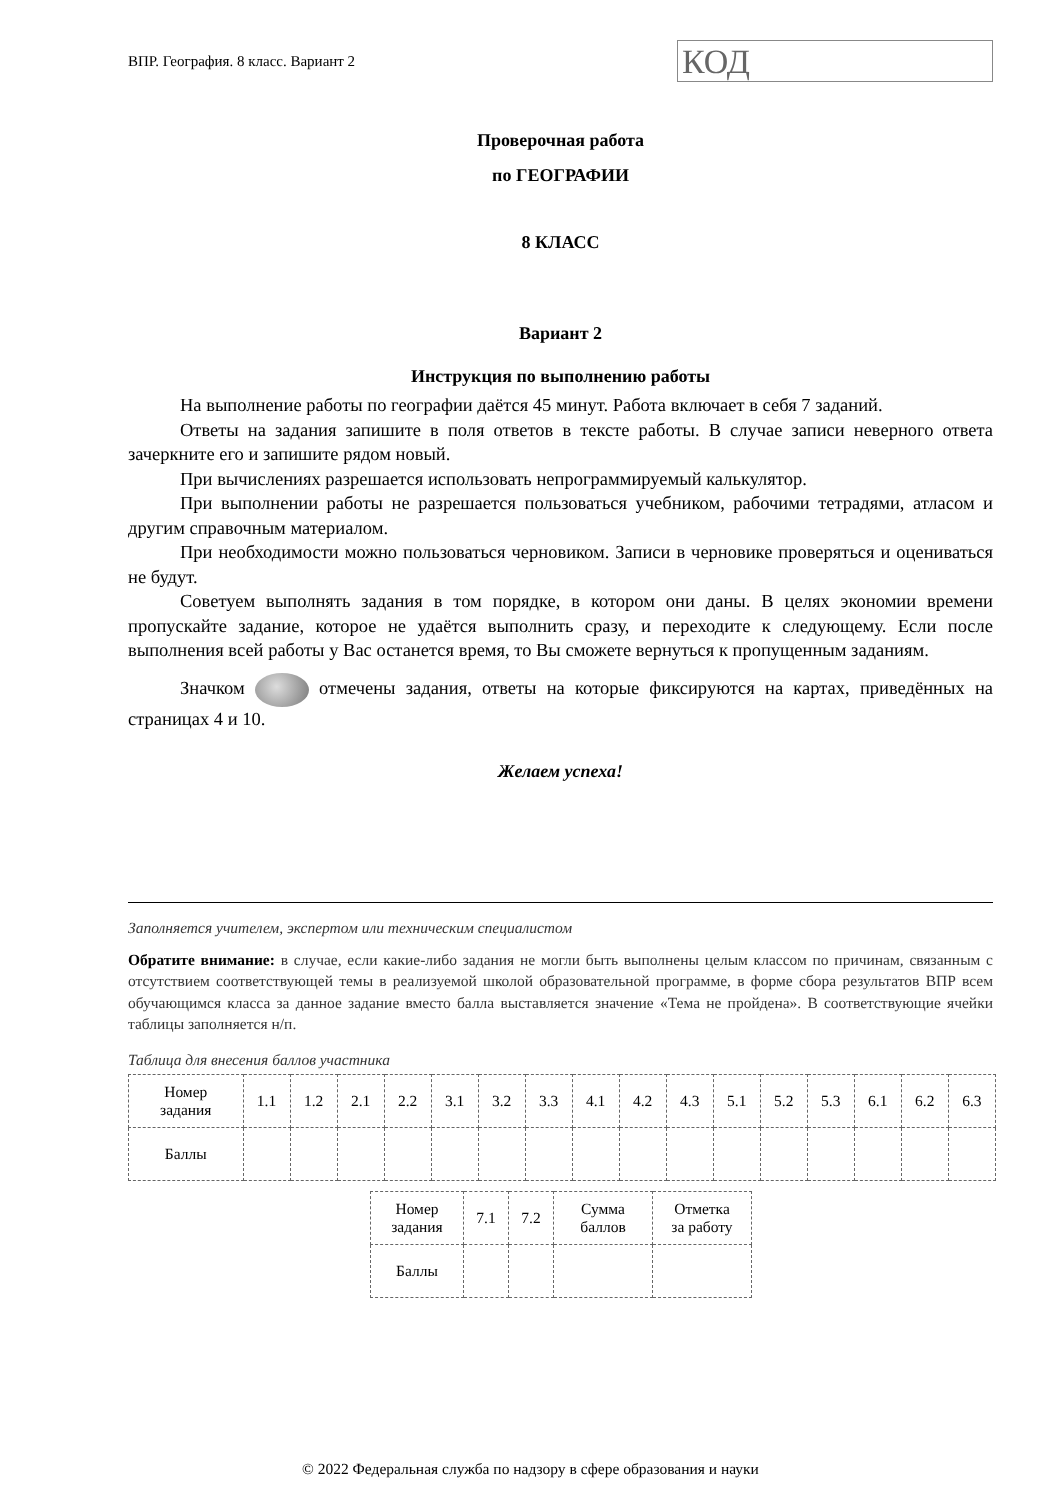ВПР. География. 8 класс. Вариант 2
КОД
Проверочная работа
по ГЕОГРАФИИ
8 КЛАСС
Вариант 2
Инструкция по выполнению работы
На выполнение работы по географии даётся 45 минут. Работа включает в себя 7 заданий.
Ответы на задания запишите в поля ответов в тексте работы. В случае записи неверного ответа зачеркните его и запишите рядом новый.
При вычислениях разрешается использовать непрограммируемый калькулятор.
При выполнении работы не разрешается пользоваться учебником, рабочими тетрадями, атласом и другим справочным материалом.
При необходимости можно пользоваться черновиком. Записи в черновике проверяться и оцениваться не будут.
Советуем выполнять задания в том порядке, в котором они даны. В целях экономии времени пропускайте задание, которое не удаётся выполнить сразу, и переходите к следующему. Если после выполнения всей работы у Вас останется время, то Вы сможете вернуться к пропущенным заданиям.
Значком отмечены задания, ответы на которые фиксируются на картах, приведённых на страницах 4 и 10.
Желаем успеха!
Заполняется учителем, экспертом или техническим специалистом
Обратите внимание: в случае, если какие-либо задания не могли быть выполнены целым классом по причинам, связанным с отсутствием соответствующей темы в реализуемой школой образовательной программе, в форме сбора результатов ВПР всем обучающимся класса за данное задание вместо балла выставляется значение «Тема не пройдена». В соответствующие ячейки таблицы заполняется н/п.
Таблица для внесения баллов участника
| Номер задания | 1.1 | 1.2 | 2.1 | 2.2 | 3.1 | 3.2 | 3.3 | 4.1 | 4.2 | 4.3 | 5.1 | 5.2 | 5.3 | 6.1 | 6.2 | 6.3 |
| Баллы | | | | | | | | | | | | | | | | |
| Номер задания | 7.1 | 7.2 | Сумма баллов | Отметка за работу |
| Баллы | | | | |
© 2022 Федеральная служба по надзору в сфере образования и науки